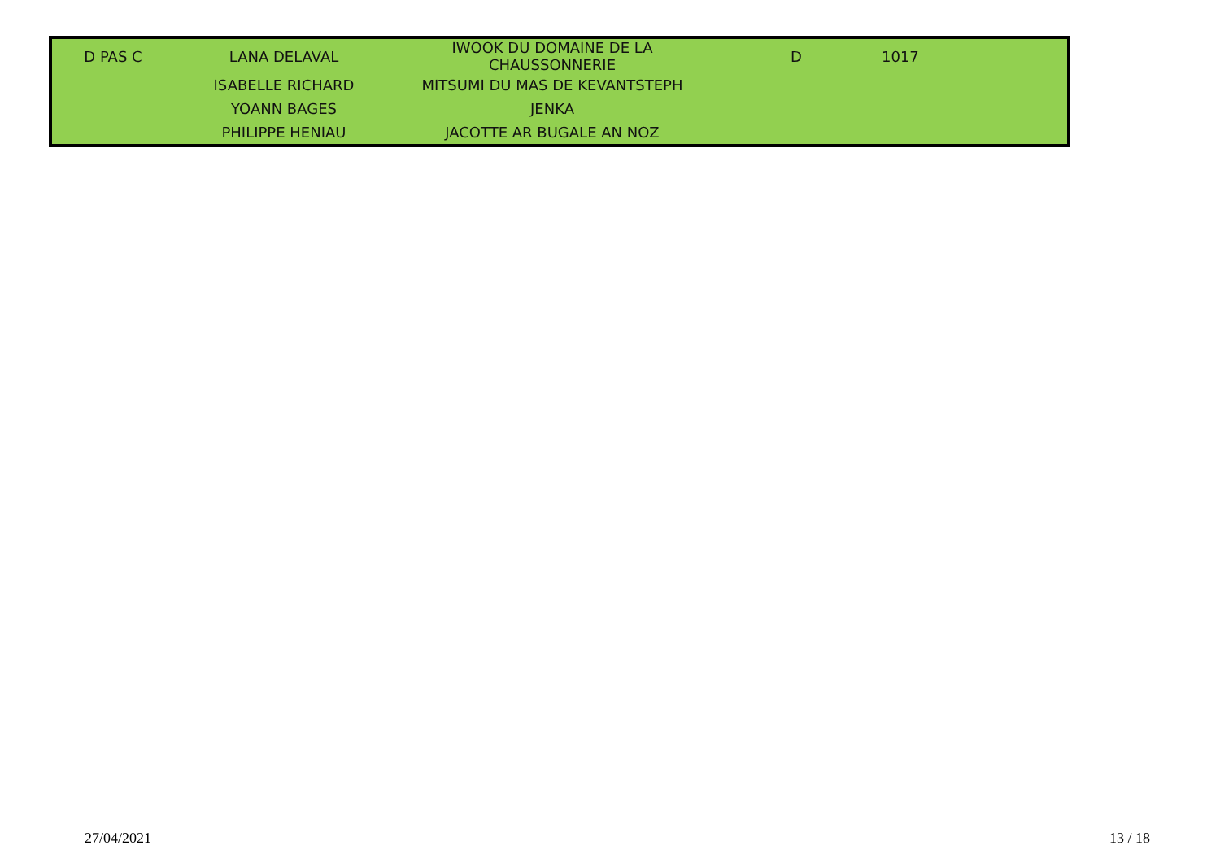| D PAS C | LANA DELAVAL | IWOOK DU DOMAINE DE LA CHAUSSONNERIE | D | 1017 | |
| | ISABELLE RICHARD | MITSUMI DU MAS DE KEVANTSTEPH | | | |
| | YOANN BAGES | JENKA | | | |
| | PHILIPPE HENIAU | JACOTTE AR BUGALE AN NOZ | | | |
27/04/2021 13 / 18